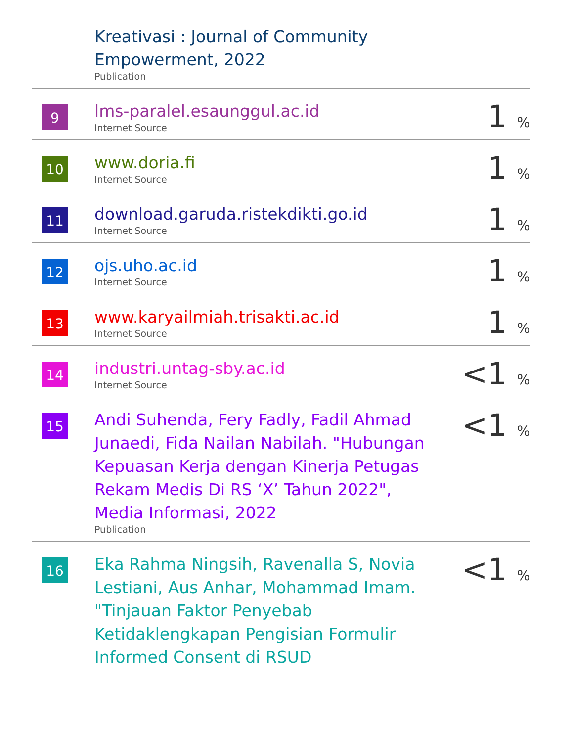| | Kreativasi : Journal of Community Empowerment, 2022 Publication | |
| 9 | lms-paralel.esaunggul.ac.id Internet Source | 1 % |
| 10 | www.doria.fi Internet Source | 1 % |
| 11 | download.garuda.ristekdikti.go.id Internet Source | 1 % |
| 12 | ojs.uho.ac.id Internet Source | 1 % |
| 13 | www.karyailmiah.trisakti.ac.id Internet Source | 1 % |
| 14 | industri.untag-sby.ac.id Internet Source | <1 % |
| 15 | Andi Suhenda, Fery Fadly, Fadil Ahmad Junaedi, Fida Nailan Nabilah. "Hubungan Kepuasan Kerja dengan Kinerja Petugas Rekam Medis Di RS ‘X’ Tahun 2022", Media Informasi, 2022 Publication | <1 % |
| 16 | Eka Rahma Ningsih, Ravenalla S, Novia Lestiani, Aus Anhar, Mohammad Imam. "Tinjauan Faktor Penyebab Ketidaklengkapan Pengisian Formulir Informed Consent di RSUD | <1 % |